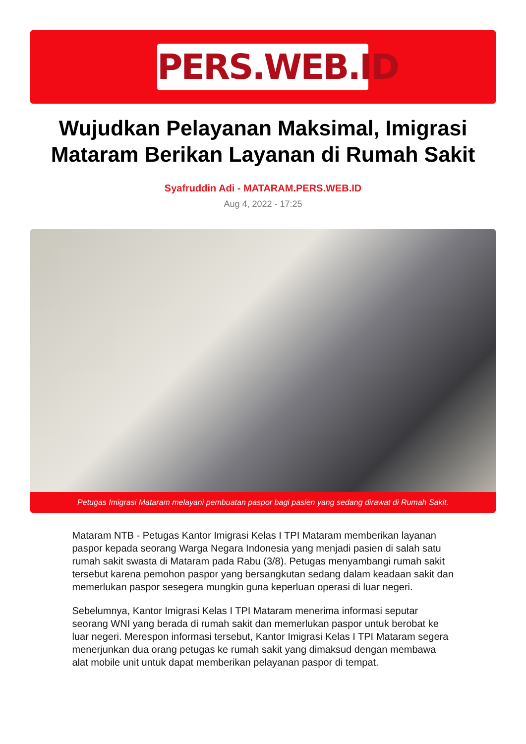PERS.WEB.ID
Wujudkan Pelayanan Maksimal, Imigrasi Mataram Berikan Layanan di Rumah Sakit
Syafruddin Adi - MATARAM.PERS.WEB.ID
Aug 4, 2022 - 17:25
Petugas Imigrasi Mataram melayani pembuatan paspor bagi pasien yang sedang dirawat di Rumah Sakit.
Mataram NTB - Petugas Kantor Imigrasi Kelas I TPI Mataram memberikan layanan paspor kepada seorang Warga Negara Indonesia yang menjadi pasien di salah satu rumah sakit swasta di Mataram pada Rabu (3/8). Petugas menyambangi rumah sakit tersebut karena pemohon paspor yang bersangkutan sedang dalam keadaan sakit dan memerlukan paspor sesegera mungkin guna keperluan operasi di luar negeri.
Sebelumnya, Kantor Imigrasi Kelas I TPI Mataram menerima informasi seputar seorang WNI yang berada di rumah sakit dan memerlukan paspor untuk berobat ke luar negeri. Merespon informasi tersebut, Kantor Imigrasi Kelas I TPI Mataram segera menerjunkan dua orang petugas ke rumah sakit yang dimaksud dengan membawa alat mobile unit untuk dapat memberikan pelayanan paspor di tempat.